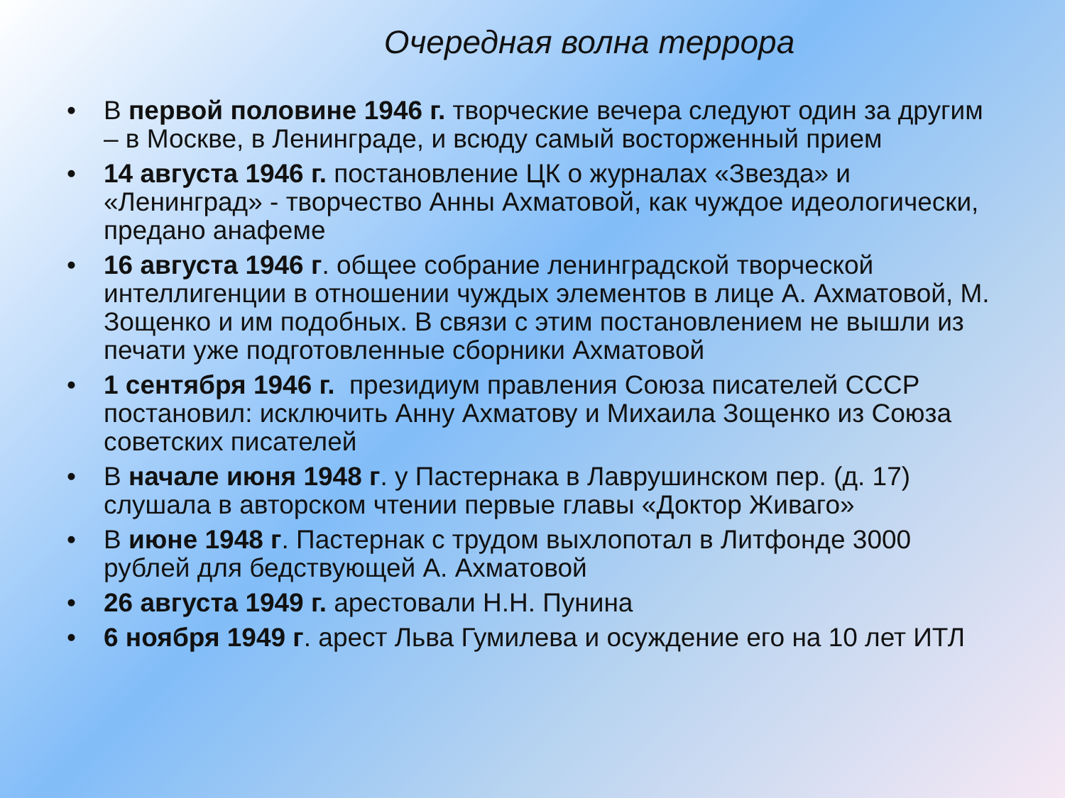Очередная волна террора
• В первой половине 1946 г. творческие вечера следуют один за другим – в Москве, в Ленинграде, и всюду самый восторженный прием
• 14 августа 1946 г. постановление ЦК о журналах «Звезда» и «Ленинград» - творчество Анны Ахматовой, как чуждое идеологически, предано анафеме
• 16 августа 1946 г. общее собрание ленинградской творческой интеллигенции в отношении чуждых элементов в лице А. Ахматовой, М. Зощенко и им подобных. В связи с этим постановлением не вышли из печати уже подготовленные сборники Ахматовой
• 1 сентября 1946 г. президиум правления Союза писателей СССР постановил: исключить Анну Ахматову и Михаила Зощенко из Союза советских писателей
• В начале июня 1948 г. у Пастернака в Лаврушинском пер. (д. 17) слушала в авторском чтении первые главы «Доктор Живаго»
• В июне 1948 г. Пастернак с трудом выхлопотал в Литфонде 3000 рублей для бедствующей А. Ахматовой
• 26 августа 1949 г. арестовали Н.Н. Пунина
• 6 ноября 1949 г. арест Льва Гумилева и осуждение его на 10 лет ИТЛ